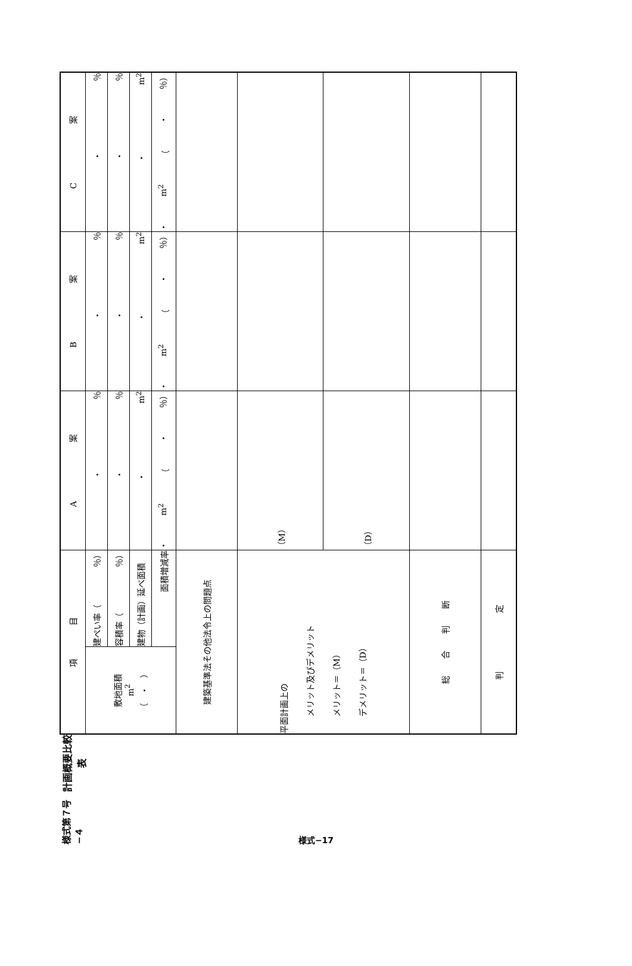様式第７号−４
計画概要比較表
| 項 目 | | A 案 | B 案 | C 案 |
| 敷地面積 m<sup>2</sup> （ ・ ） | 建ぺい率（ ％） | ・ ％ | ・ ％ | ・ ％ |
| | 容積率（ ％） | ・ ％ | ・ ％ | ・ ％ |
| | 建物（計画）延べ面積 | ・ m<sup>2</sup> | ・ m<sup>2</sup> | ・ m<sup>2</sup> |
| | 面積増減率 | ・ m<sup>2</sup> （ ・ ％） | ・ m<sup>2</sup> （ ・ ％） | ・ m<sup>2</sup> （ ・ ％） |
| 建築基準法その他法令上の問題点 | | | | |
| 平面計画上の メリット及びデメリット メリット＝（M） デメリット＝（D） | | （M） | | |
| | | （D） | | |
| 総 合 判 断 | | | | |
| 判 定 | | | | |
様式−17